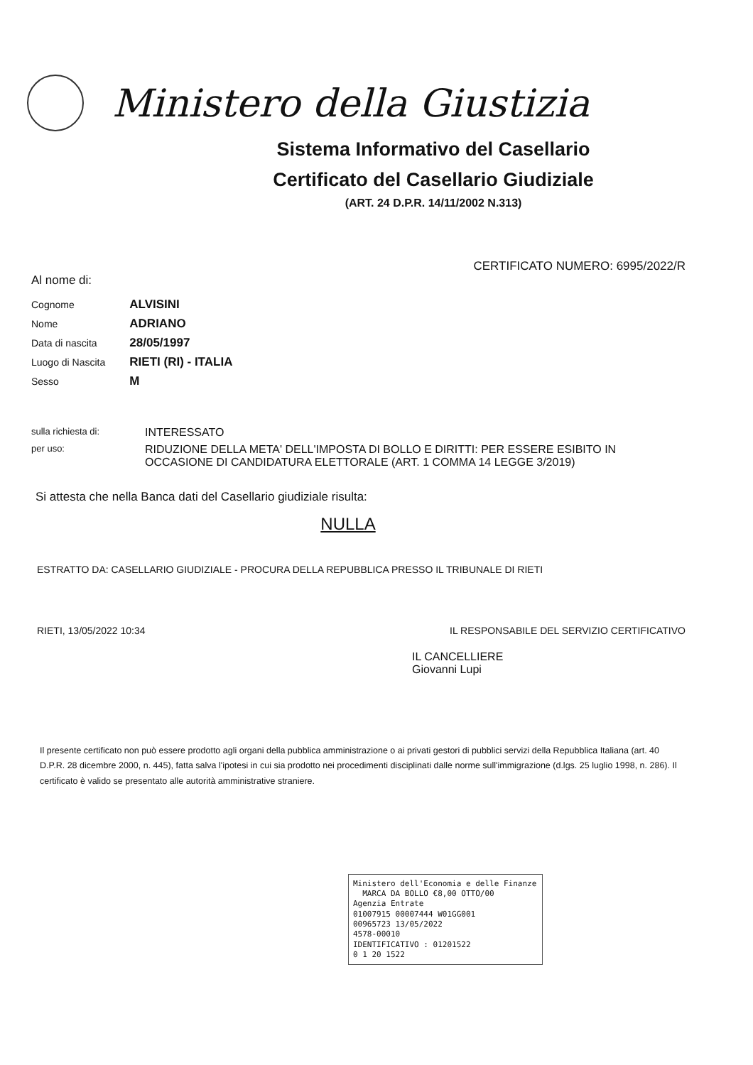Ministero della Giustizia
Sistema Informativo del Casellario
Certificato del Casellario Giudiziale
(ART. 24 D.P.R. 14/11/2002 N.313)
CERTIFICATO NUMERO: 6995/2022/R
Al nome di:
| Cognome | ALVISINI |
| Nome | ADRIANO |
| Data di nascita | 28/05/1997 |
| Luogo di Nascita | RIETI (RI) - ITALIA |
| Sesso | M |
sulla richiesta di:
INTERESSATO
per uso:
RIDUZIONE DELLA META' DELL'IMPOSTA DI BOLLO E DIRITTI: PER ESSERE ESIBITO IN OCCASIONE DI CANDIDATURA ELETTORALE (ART. 1 COMMA 14 LEGGE 3/2019)
Si attesta che nella Banca dati del Casellario giudiziale risulta:
NULLA
ESTRATTO DA: CASELLARIO GIUDIZIALE - PROCURA DELLA REPUBBLICA PRESSO IL TRIBUNALE DI RIETI
RIETI, 13/05/2022 10:34 IL RESPONSABILE DEL SERVIZIO CERTIFICATIVO
IL CANCELLIERE
Giovanni Lupi
Il presente certificato non può essere prodotto agli organi della pubblica amministrazione o ai privati gestori di pubblici servizi della Repubblica Italiana (art. 40 D.P.R. 28 dicembre 2000, n. 445), fatta salva l'ipotesi in cui sia prodotto nei procedimenti disciplinati dalle norme sull'immigrazione (d.lgs. 25 luglio 1998, n. 286). Il certificato è valido se presentato alle autorità amministrative straniere.
Ministero dell'Economia e delle Finanze MARCA DA BOLLO €8,00 OTTO/00
Agenzia Entrate
01007915 00007444 W01GG001
00965723 13/05/2022
4578-00010
IDENTIFICATIVO : 01201522
0 1 20 1522